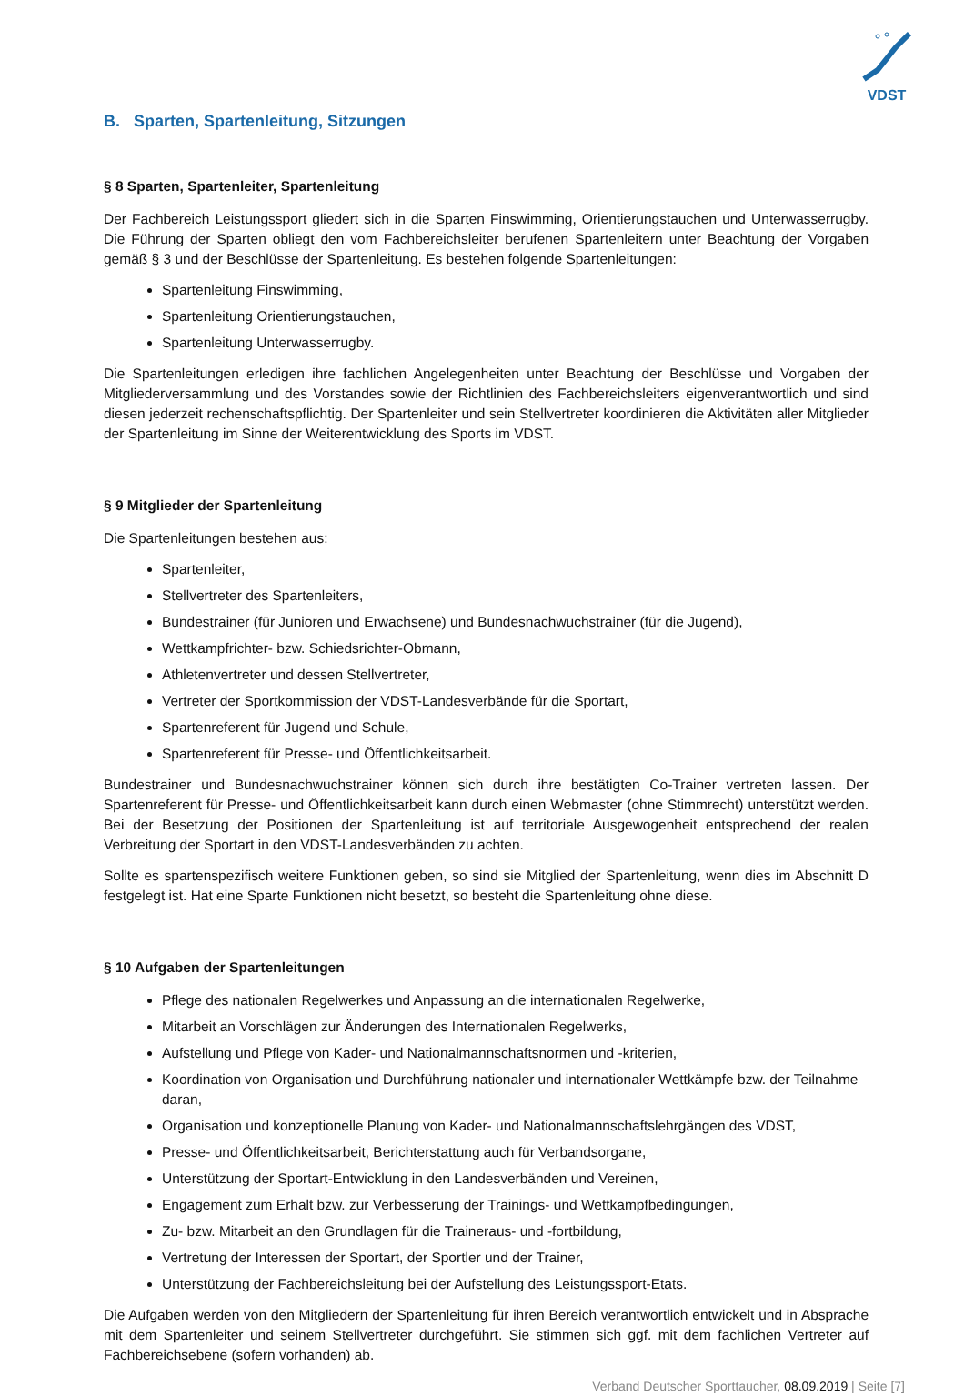VDST
B. Sparten, Spartenleitung, Sitzungen
§ 8 Sparten, Spartenleiter, Spartenleitung
Der Fachbereich Leistungssport gliedert sich in die Sparten Finswimming, Orientierungstauchen und Unterwasser­rugby. Die Führung der Sparten obliegt den vom Fachbereichsleiter berufenen Spartenleitern unter Beachtung der Vorgaben gemäß § 3 und der Beschlüsse der Spartenleitung. Es bestehen folgende Spartenleitungen:
Spartenleitung Finswimming,
Spartenleitung Orientierungstauchen,
Spartenleitung Unterwasserrugby.
Die Spartenleitungen erledigen ihre fachlichen Angelegenheiten unter Beachtung der Beschlüsse und Vorgaben der Mitgliederversammlung und des Vorstandes sowie der Richtlinien des Fachbereichsleiters eigenverantwort­lich und sind diesen jederzeit rechenschaftspflichtig. Der Spartenleiter und sein Stellvertreter koordinieren die Aktivitäten aller Mitglieder der Spartenleitung im Sinne der Weiterentwicklung des Sports im VDST.
§ 9 Mitglieder der Spartenleitung
Die Spartenleitungen bestehen aus:
Spartenleiter,
Stellvertreter des Spartenleiters,
Bundestrainer (für Junioren und Erwachsene) und Bundesnachwuchstrainer (für die Jugend),
Wettkampfrichter- bzw. Schiedsrichter-Obmann,
Athletenvertreter und dessen Stellvertreter,
Vertreter der Sportkommission der VDST-Landesverbände für die Sportart,
Spartenreferent für Jugend und Schule,
Spartenreferent für Presse- und Öffentlichkeitsarbeit.
Bundestrainer und Bundesnachwuchstrainer können sich durch ihre bestätigten Co-Trainer vertreten lassen. Der Spartenreferent für Presse- und Öffentlichkeitsarbeit kann durch einen Webmaster (ohne Stimmrecht) unterstützt werden. Bei der Besetzung der Positionen der Spartenleitung ist auf territoriale Ausgewogenheit entsprechend der realen Verbreitung der Sportart in den VDST-Landesverbänden zu achten.
Sollte es spartenspezifisch weitere Funktionen geben, so sind sie Mitglied der Spartenleitung, wenn dies im Abschnitt D festgelegt ist. Hat eine Sparte Funktionen nicht besetzt, so besteht die Spartenleitung ohne diese.
§ 10 Aufgaben der Spartenleitungen
Pflege des nationalen Regelwerkes und Anpassung an die internationalen Regelwerke,
Mitarbeit an Vorschlägen zur Änderungen des Internationalen Regelwerks,
Aufstellung und Pflege von Kader- und Nationalmannschaftsnormen und -kriterien,
Koordination von Organisation und Durchführung nationaler und internationaler Wettkämpfe bzw. der Teilnahme daran,
Organisation und konzeptionelle Planung von Kader- und Nationalmannschaftslehrgängen des VDST,
Presse- und Öffentlichkeitsarbeit, Berichterstattung auch für Verbandsorgane,
Unterstützung der Sportart-Entwicklung in den Landesverbänden und Vereinen,
Engagement zum Erhalt bzw. zur Verbesserung der Trainings- und Wettkampfbedingungen,
Zu- bzw. Mitarbeit an den Grundlagen für die Traineraus- und -fortbildung,
Vertretung der Interessen der Sportart, der Sportler und der Trainer,
Unterstützung der Fachbereichsleitung bei der Aufstellung des Leistungssport-Etats.
Die Aufgaben werden von den Mitgliedern der Spartenleitung für ihren Bereich verantwortlich entwickelt und in Absprache mit dem Spartenleiter und seinem Stellvertreter durchgeführt. Sie stimmen sich ggf. mit dem fachlichen Vertreter auf Fachbereichsebene (sofern vorhanden) ab.
Verband Deutscher Sporttaucher, 08.09.2019 | Seite [7]